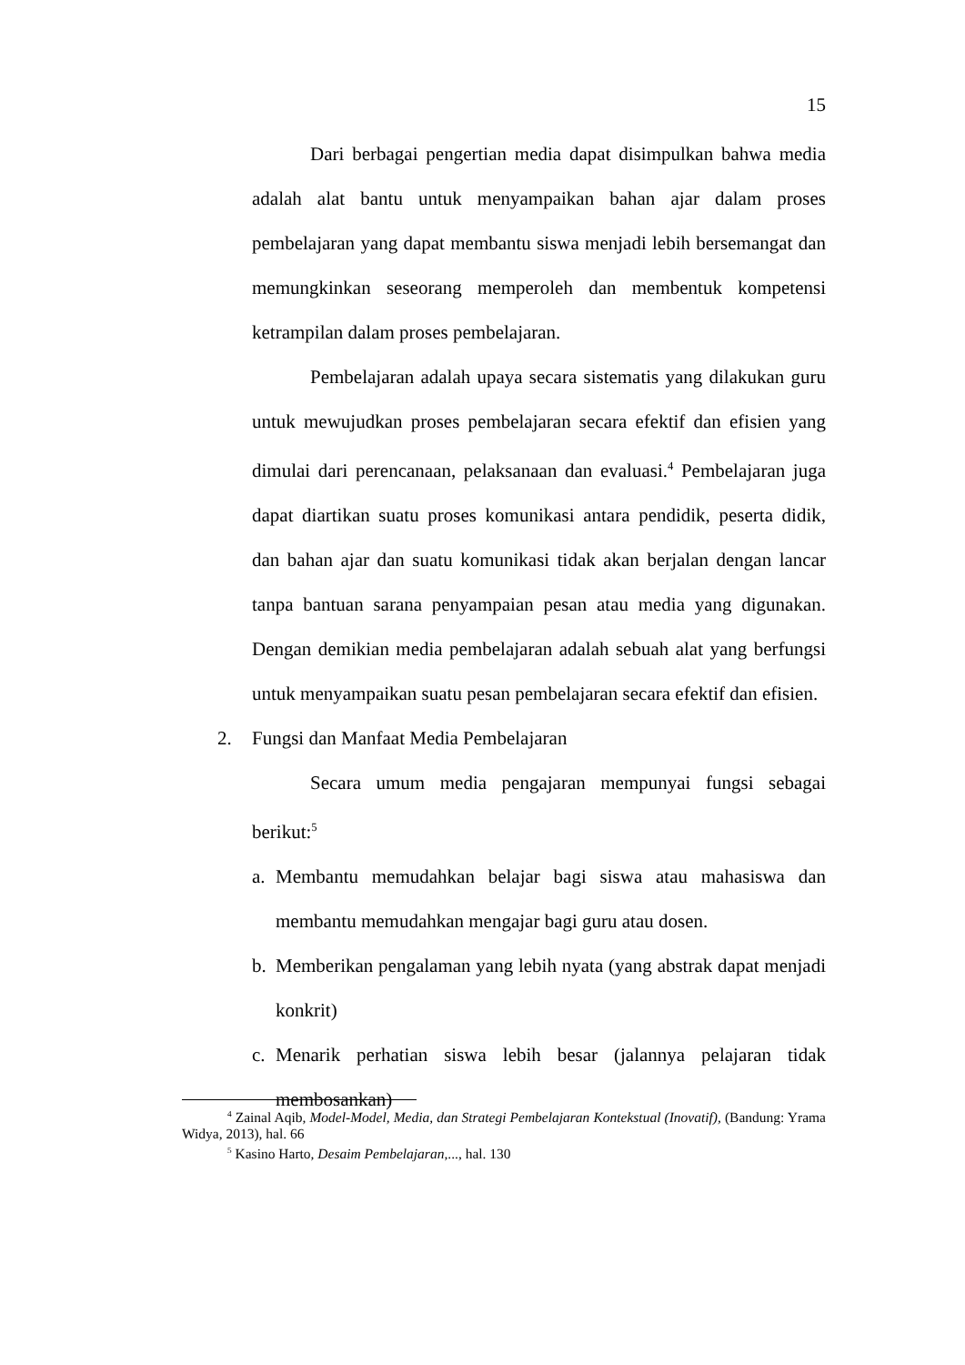15
Dari berbagai pengertian media dapat disimpulkan bahwa media adalah alat bantu untuk menyampaikan bahan ajar dalam proses pembelajaran yang dapat membantu siswa menjadi lebih bersemangat dan memungkinkan seseorang memperoleh dan membentuk kompetensi ketrampilan dalam proses pembelajaran.
Pembelajaran adalah upaya secara sistematis yang dilakukan guru untuk mewujudkan proses pembelajaran secara efektif dan efisien yang dimulai dari perencanaan, pelaksanaan dan evaluasi.<sup>4</sup> Pembelajaran juga dapat diartikan suatu proses komunikasi antara pendidik, peserta didik, dan bahan ajar dan suatu komunikasi tidak akan berjalan dengan lancar tanpa bantuan sarana penyampaian pesan atau media yang digunakan. Dengan demikian media pembelajaran adalah sebuah alat yang berfungsi untuk menyampaikan suatu pesan pembelajaran secara efektif dan efisien.
2. Fungsi dan Manfaat Media Pembelajaran
Secara umum media pengajaran mempunyai fungsi sebagai berikut:<sup>5</sup>
a. Membantu memudahkan belajar bagi siswa atau mahasiswa dan membantu memudahkan mengajar bagi guru atau dosen.
b. Memberikan pengalaman yang lebih nyata (yang abstrak dapat menjadi konkrit)
c. Menarik perhatian siswa lebih besar (jalannya pelajaran tidak membosankan)
<sup>4</sup> Zainal Aqib, Model-Model, Media, dan Strategi Pembelajaran Kontekstual (Inovatif), (Bandung: Yrama Widya, 2013), hal. 66
<sup>5</sup> Kasino Harto, Desaim Pembelajaran,..., hal. 130